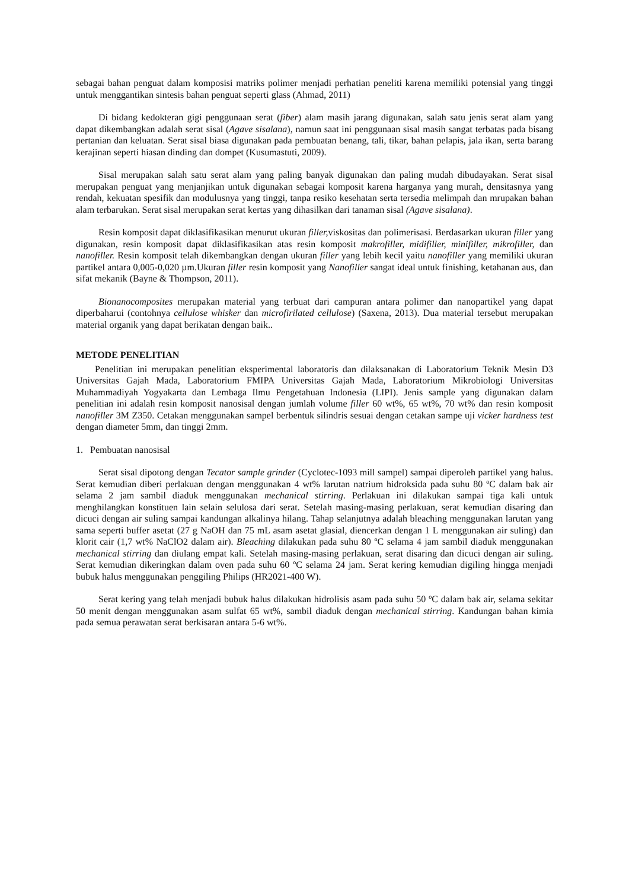sebagai bahan penguat dalam komposisi matriks polimer menjadi perhatian peneliti karena memiliki potensial yang tinggi untuk menggantikan sintesis bahan penguat seperti glass (Ahmad, 2011)
Di bidang kedokteran gigi penggunaan serat (fiber) alam masih jarang digunakan, salah satu jenis serat alam yang dapat dikembangkan adalah serat sisal (Agave sisalana), namun saat ini penggunaan sisal masih sangat terbatas pada bisang pertanian dan keluatan. Serat sisal biasa digunakan pada pembuatan benang, tali, tikar, bahan pelapis, jala ikan, serta barang kerajinan seperti hiasan dinding dan dompet (Kusumastuti, 2009).
Sisal merupakan salah satu serat alam yang paling banyak digunakan dan paling mudah dibudayakan. Serat sisal merupakan penguat yang menjanjikan untuk digunakan sebagai komposit karena harganya yang murah, densitasnya yang rendah, kekuatan spesifik dan modulusnya yang tinggi, tanpa resiko kesehatan serta tersedia melimpah dan mrupakan bahan alam terbarukan. Serat sisal merupakan serat kertas yang dihasilkan dari tanaman sisal (Agave sisalana).
Resin komposit dapat diklasifikasikan menurut ukuran filler, viskositas dan polimerisasi. Berdasarkan ukuran filler yang digunakan, resin komposit dapat diklasifikasikan atas resin komposit makrofiller, midifiller, minifiller, mikrofiller, dan nanofiller. Resin komposit telah dikembangkan dengan ukuran filler yang lebih kecil yaitu nanofiller yang memiliki ukuran partikel antara 0,005-0,020 µm.Ukuran filler resin komposit yang Nanofiller sangat ideal untuk finishing, ketahanan aus, dan sifat mekanik (Bayne & Thompson, 2011).
Bionanocomposites merupakan material yang terbuat dari campuran antara polimer dan nanopartikel yang dapat diperbaharui (contohnya cellulose whisker dan microfirilated cellulose) (Saxena, 2013). Dua material tersebut merupakan material organik yang dapat berikatan dengan baik..
METODE PENELITIAN
Penelitian ini merupakan penelitian eksperimental laboratoris dan dilaksanakan di Laboratorium Teknik Mesin D3 Universitas Gajah Mada, Laboratorium FMIPA Universitas Gajah Mada, Laboratorium Mikrobiologi Universitas Muhammadiyah Yogyakarta dan Lembaga Ilmu Pengetahuan Indonesia (LIPI). Jenis sample yang digunakan dalam penelitian ini adalah resin komposit nanosisal dengan jumlah volume filler 60 wt%, 65 wt%, 70 wt% dan resin komposit nanofiller 3M Z350. Cetakan menggunakan sampel berbentuk silindris sesuai dengan cetakan sampe uji vicker hardness test dengan diameter 5mm, dan tinggi 2mm.
1. Pembuatan nanosisal
Serat sisal dipotong dengan Tecator sample grinder (Cyclotec-1093 mill sampel) sampai diperoleh partikel yang halus. Serat kemudian diberi perlakuan dengan menggunakan 4 wt% larutan natrium hidroksida pada suhu 80 ºC dalam bak air selama 2 jam sambil diaduk menggunakan mechanical stirring. Perlakuan ini dilakukan sampai tiga kali untuk menghilangkan konstituen lain selain selulosa dari serat. Setelah masing-masing perlakuan, serat kemudian disaring dan dicuci dengan air suling sampai kandungan alkalinya hilang. Tahap selanjutnya adalah bleaching menggunakan larutan yang sama seperti buffer asetat (27 g NaOH dan 75 mL asam asetat glasial, diencerkan dengan 1 L menggunakan air suling) dan klorit cair (1,7 wt% NaClO2 dalam air). Bleaching dilakukan pada suhu 80 ºC selama 4 jam sambil diaduk menggunakan mechanical stirring dan diulang empat kali. Setelah masing-masing perlakuan, serat disaring dan dicuci dengan air suling. Serat kemudian dikeringkan dalam oven pada suhu 60 ºC selama 24 jam. Serat kering kemudian digiling hingga menjadi bubuk halus menggunakan penggiling Philips (HR2021-400 W).
Serat kering yang telah menjadi bubuk halus dilakukan hidrolisis asam pada suhu 50 ºC dalam bak air, selama sekitar 50 menit dengan menggunakan asam sulfat 65 wt%, sambil diaduk dengan mechanical stirring. Kandungan bahan kimia pada semua perawatan serat berkisaran antara 5-6 wt%.